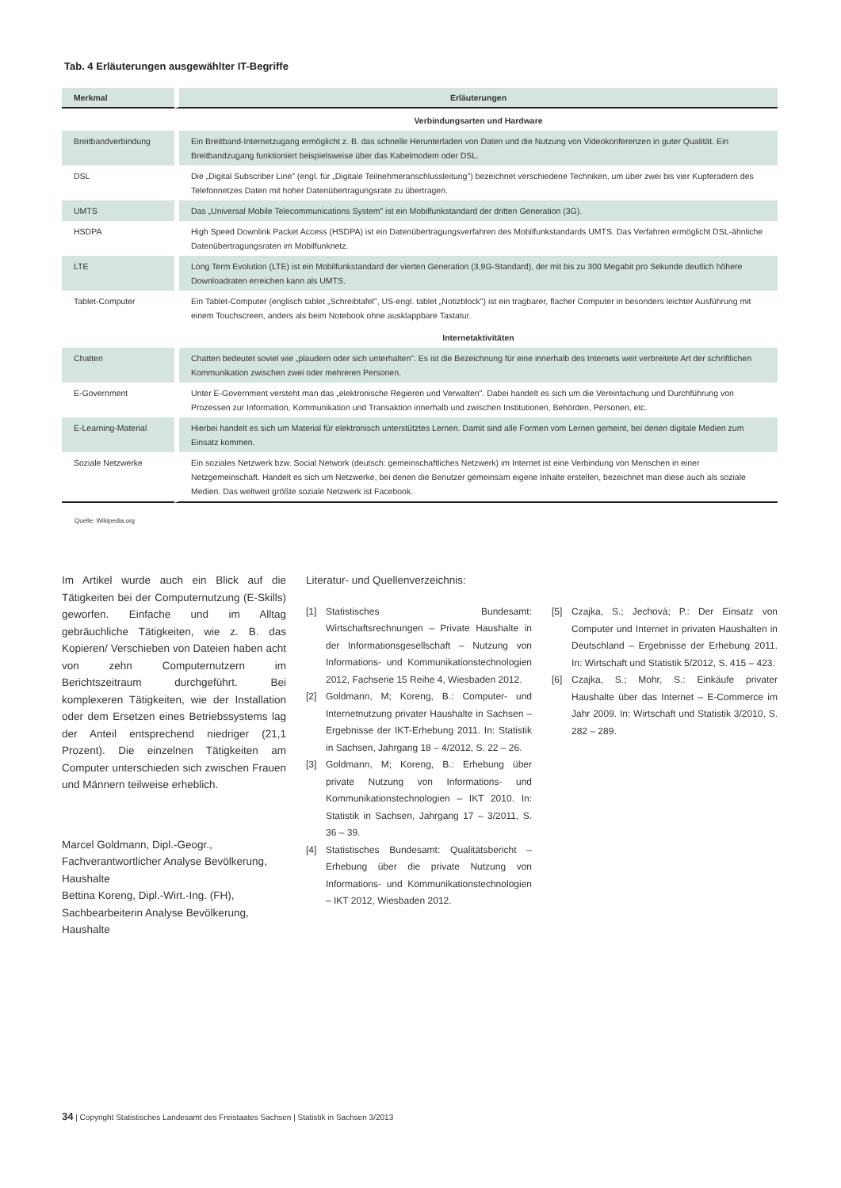Tab. 4 Erläuterungen ausgewählter IT-Begriffe
| Merkmal | Erläuterungen |
| --- | --- |
| | Verbindungsarten und Hardware |
| Breitbandverbindung | Ein Breitband-Internetzugang ermöglicht z. B. das schnelle Herunterladen von Daten und die Nutzung von Videokonferenzen in guter Qualität. Ein Breitbandzugang funktioniert beispielsweise über das Kabelmodem oder DSL. |
| DSL | Die „Digital Subscriber Line" (engl. für „Digitale Teilnehmeranschlussleitung") bezeichnet verschiedene Techniken, um über zwei bis vier Kupferadern des Telefonnetzes Daten mit hoher Datenübertragungsrate zu übertragen. |
| UMTS | Das „Universal Mobile Telecommunications System" ist ein Mobilfunkstandard der dritten Generation (3G). |
| HSDPA | High Speed Downlink Packet Access (HSDPA) ist ein Datenübertragungsverfahren des Mobilfunkstandards UMTS. Das Verfahren ermöglicht DSL-ähnliche Datenübertragungsraten im Mobilfunknetz. |
| LTE | Long Term Evolution (LTE) ist ein Mobilfunkstandard der vierten Generation (3,9G-Standard), der mit bis zu 300 Megabit pro Sekunde deutlich höhere Downloadraten erreichen kann als UMTS. |
| Tablet-Computer | Ein Tablet-Computer (englisch tablet „Schreibtafel", US-engl. tablet „Notizblock") ist ein tragbarer, flacher Computer in besonders leichter Ausführung mit einem Touchscreen, anders als beim Notebook ohne ausklappbare Tastatur. |
| | Internetaktivitäten |
| Chatten | Chatten bedeutet soviel wie „plaudern oder sich unterhalten". Es ist die Bezeichnung für eine innerhalb des Internets weit verbreitete Art der schriftlichen Kommunikation zwischen zwei oder mehreren Personen. |
| E-Government | Unter E-Government versteht man das „elektronische Regieren und Verwalten". Dabei handelt es sich um die Vereinfachung und Durchführung von Prozessen zur Information, Kommunikation und Transaktion innerhalb und zwischen Institutionen, Behörden, Personen, etc. |
| E-Learning-Material | Hierbei handelt es sich um Material für elektronisch unterstütztes Lernen. Damit sind alle Formen vom Lernen gemeint, bei denen digitale Medien zum Einsatz kommen. |
| Soziale Netzwerke | Ein soziales Netzwerk bzw. Social Network (deutsch: gemeinschaftliches Netzwerk) im Internet ist eine Verbindung von Menschen in einer Netzgemeinschaft. Handelt es sich um Netzwerke, bei denen die Benutzer gemeinsam eigene Inhalte erstellen, bezeichnet man diese auch als soziale Medien. Das weltweit größte soziale Netzwerk ist Facebook. |
Quelle: Wikipedia.org
Im Artikel wurde auch ein Blick auf die Tätigkeiten bei der Computernutzung (E-Skills) geworfen. Einfache und im Alltag gebräuchliche Tätigkeiten, wie z. B. das Kopieren/ Verschieben von Dateien haben acht von zehn Computernutzern im Berichtszeitraum durchgeführt. Bei komplexeren Tätigkeiten, wie der Installation oder dem Ersetzen eines Betriebssystems lag der Anteil entsprechend niedriger (21,1 Prozent). Die einzelnen Tätigkeiten am Computer unterschieden sich zwischen Frauen und Männern teilweise erheblich.
Marcel Goldmann, Dipl.-Geogr., Fachverantwortlicher Analyse Bevölkerung, Haushalte
Bettina Koreng, Dipl.-Wirt.-Ing. (FH), Sachbearbeiterin Analyse Bevölkerung, Haushalte
Literatur- und Quellenverzeichnis:
[1] Statistisches Bundesamt: Wirtschaftsrechnungen – Private Haushalte in der Informationsgesellschaft – Nutzung von Informations- und Kommunikationstechnologien 2012, Fachserie 15 Reihe 4, Wiesbaden 2012.
[2] Goldmann, M; Koreng, B.: Computer- und Internetnutzung privater Haushalte in Sachsen – Ergebnisse der IKT-Erhebung 2011. In: Statistik in Sachsen, Jahrgang 18 – 4/2012, S. 22 – 26.
[3] Goldmann, M; Koreng, B.: Erhebung über private Nutzung von Informations- und Kommunikationstechnologien – IKT 2010. In: Statistik in Sachsen, Jahrgang 17 – 3/2011, S. 36 – 39.
[4] Statistisches Bundesamt: Qualitätsbericht – Erhebung über die private Nutzung von Informations- und Kommunikationstechnologien – IKT 2012, Wiesbaden 2012.
[5] Czajka, S.; Jechová; P.: Der Einsatz von Computer und Internet in privaten Haushalten in Deutschland – Ergebnisse der Erhebung 2011. In: Wirtschaft und Statistik 5/2012, S. 415 – 423.
[6] Czajka, S.; Mohr, S.: Einkäufe privater Haushalte über das Internet – E-Commerce im Jahr 2009. In: Wirtschaft und Statistik 3/2010, S. 282 – 289.
34 | Copyright Statistisches Landesamt des Freistaates Sachsen | Statistik in Sachsen 3/2013